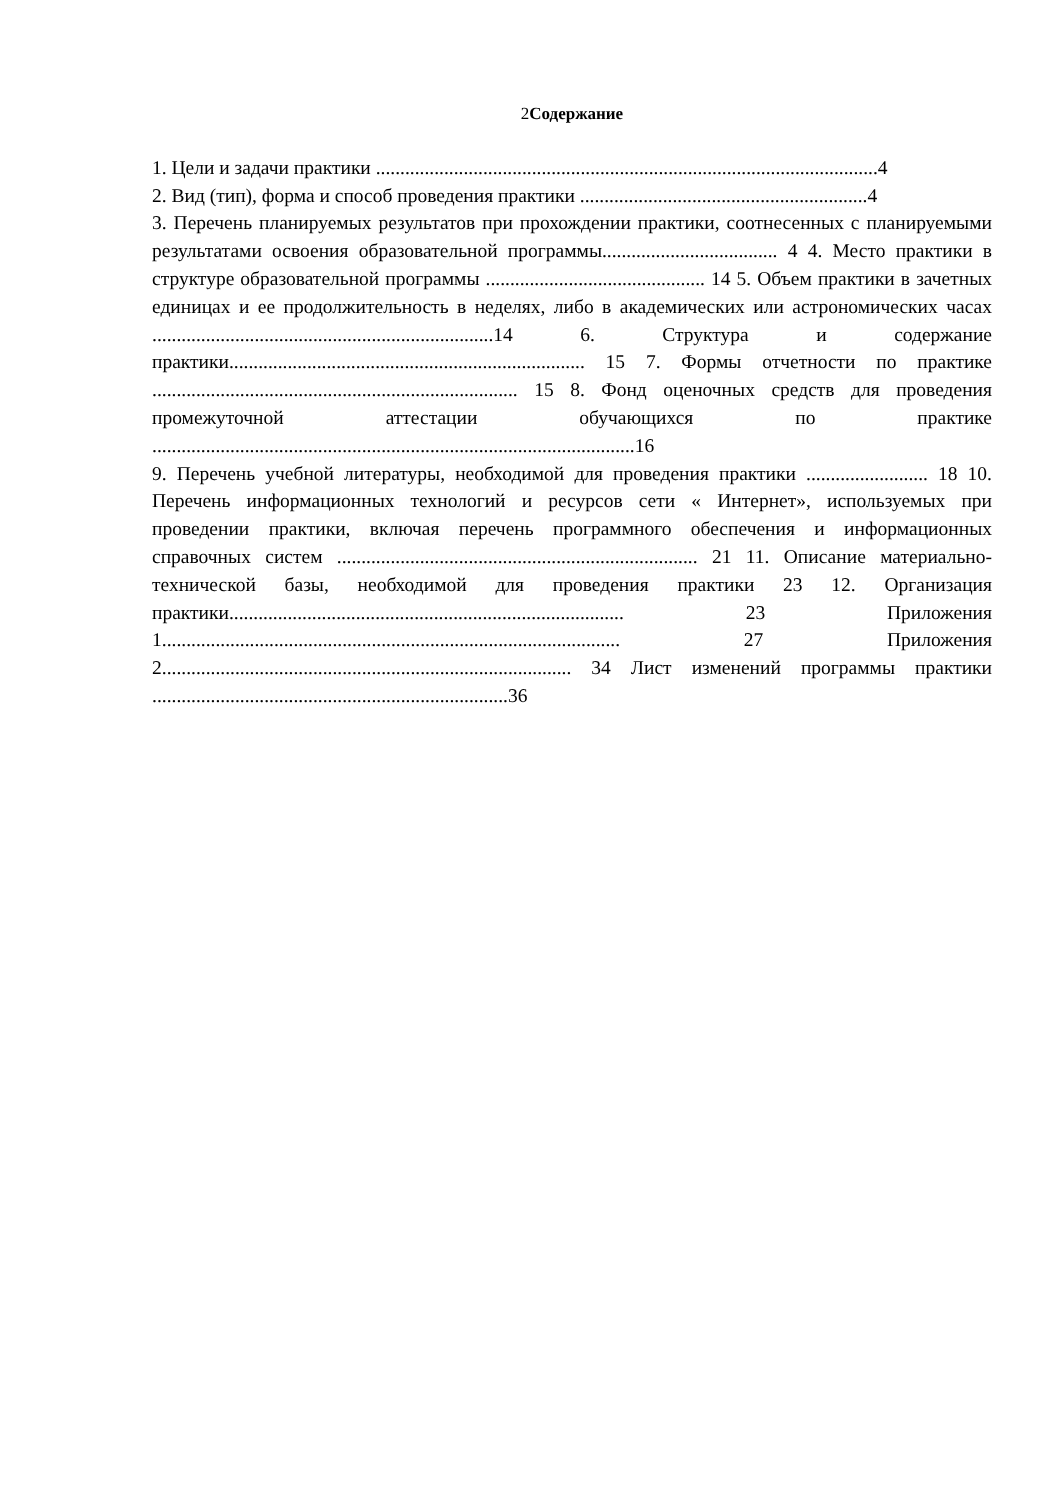2Содержание
1. Цели и задачи практики .......................................................................................................4
2. Вид (тип), форма и способ проведения практики ...........................................................4
3. Перечень планируемых результатов при прохождении практики, соотнесенных с планируемыми результатами освоения образовательной программы.................................... 4 4. Место практики в структуре образовательной программы ............................................. 14 5. Объем практики в зачетных единицах и ее продолжительность в неделях, либо в академических или астрономических часах ......................................................................14 6. Структура и содержание практики......................................................................... 15 7. Формы отчетности по практике ........................................................................... 15 8. Фонд оценочных средств для проведения промежуточной аттестации обучающихся по практике ...................................................................................................16
9. Перечень учебной литературы, необходимой для проведения практики ......................... 18 10. Перечень информационных технологий и ресурсов сети « Интернет», используемых при проведении практики, включая перечень программного обеспечения и информационных справочных систем .......................................................................... 21 11. Описание материально-технической базы, необходимой для проведения практики 23 12. Организация практики................................................................................. 23 Приложения 1.............................................................................................. 27 Приложения 2.................................................................................... 34 Лист изменений программы практики .........................................................................36